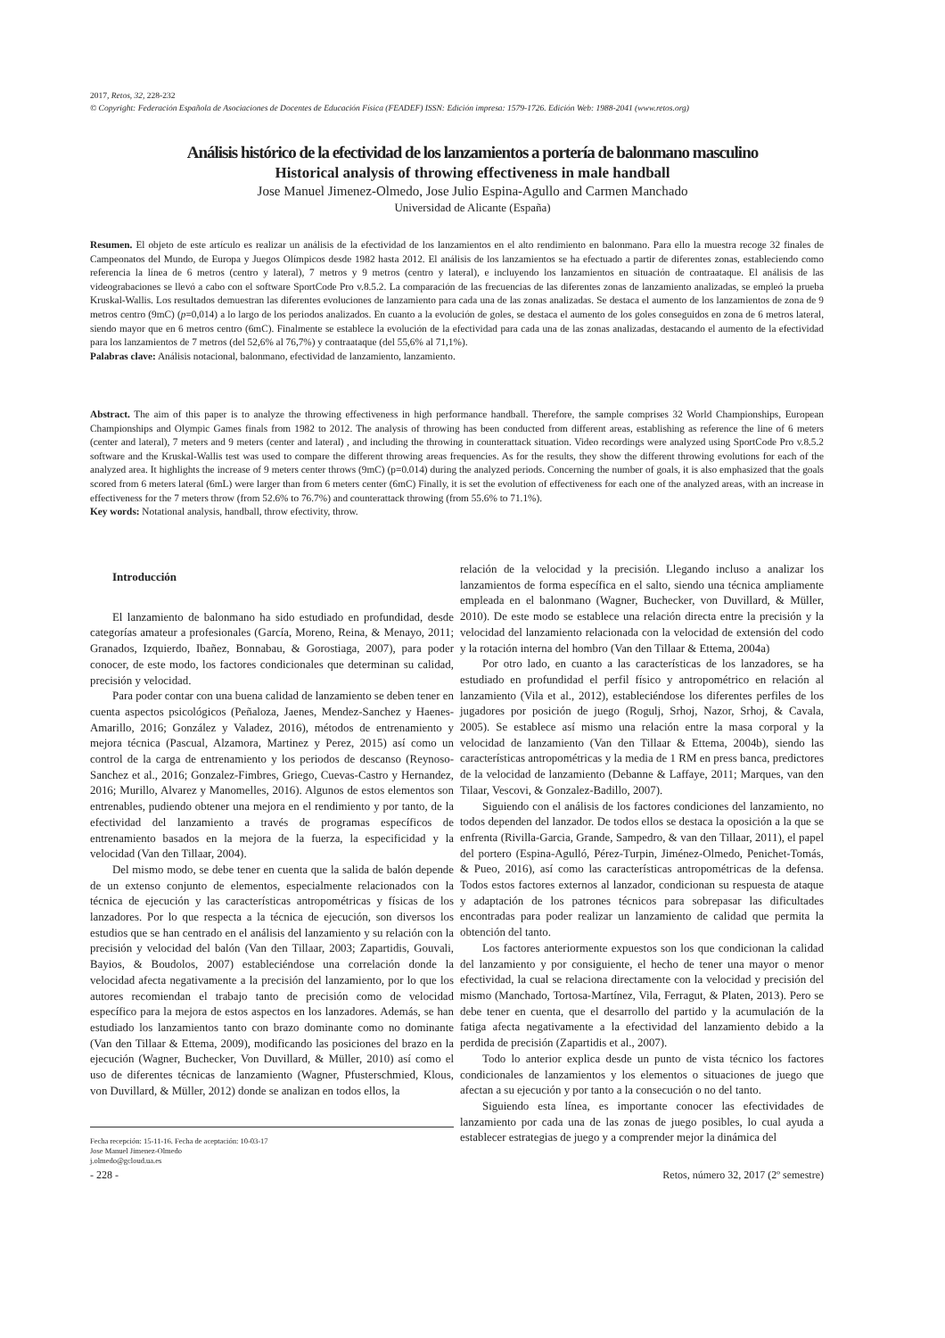2017, Retos, 32, 228-232
© Copyright: Federación Española de Asociaciones de Docentes de Educación Física (FEADEF) ISSN: Edición impresa: 1579-1726. Edición Web: 1988-2041 (www.retos.org)
Análisis histórico de la efectividad de los lanzamientos a portería de balonmano masculino
Historical analysis of throwing effectiveness in male handball
Jose Manuel Jimenez-Olmedo, Jose Julio Espina-Agullo and Carmen Manchado
Universidad de Alicante (España)
Resumen. El objeto de este artículo es realizar un análisis de la efectividad de los lanzamientos en el alto rendimiento en balonmano. Para ello la muestra recoge 32 finales de Campeonatos del Mundo, de Europa y Juegos Olímpicos desde 1982 hasta 2012. El análisis de los lanzamientos se ha efectuado a partir de diferentes zonas, estableciendo como referencia la línea de 6 metros (centro y lateral), 7 metros y 9 metros (centro y lateral), e incluyendo los lanzamientos en situación de contraataque. El análisis de las videograbaciones se llevó a cabo con el software SportCode Pro v.8.5.2. La comparación de las frecuencias de las diferentes zonas de lanzamiento analizadas, se empleó la prueba Kruskal-Wallis. Los resultados demuestran las diferentes evoluciones de lanzamiento para cada una de las zonas analizadas. Se destaca el aumento de los lanzamientos de zona de 9 metros centro (9mC) (p=0,014) a lo largo de los periodos analizados. En cuanto a la evolución de goles, se destaca el aumento de los goles conseguidos en zona de 6 metros lateral, siendo mayor que en 6 metros centro (6mC). Finalmente se establece la evolución de la efectividad para cada una de las zonas analizadas, destacando el aumento de la efectividad para los lanzamientos de 7 metros (del 52,6% al 76,7%) y contraataque (del 55,6% al 71,1%).
Palabras clave: Análisis notacional, balonmano, efectividad de lanzamiento, lanzamiento.
Abstract. The aim of this paper is to analyze the throwing effectiveness in high performance handball. Therefore, the sample comprises 32 World Championships, European Championships and Olympic Games finals from 1982 to 2012. The analysis of throwing has been conducted from different areas, establishing as reference the line of 6 meters (center and lateral), 7 meters and 9 meters (center and lateral) , and including the throwing in counterattack situation. Video recordings were analyzed using SportCode Pro v.8.5.2 software and the Kruskal-Wallis test was used to compare the different throwing areas frequencies. As for the results, they show the different throwing evolutions for each of the analyzed area. It highlights the increase of 9 meters center throws (9mC) (p=0.014) during the analyzed periods. Concerning the number of goals, it is also emphasized that the goals scored from 6 meters lateral (6mL) were larger than from 6 meters center (6mC) Finally, it is set the evolution of effectiveness for each one of the analyzed areas, with an increase in effectiveness for the 7 meters throw (from 52.6% to 76.7%) and counterattack throwing (from 55.6% to 71.1%).
Key words: Notational analysis, handball, throw efectivity, throw.
Introducción
El lanzamiento de balonmano ha sido estudiado en profundidad, desde categorías amateur a profesionales (García, Moreno, Reina, & Menayo, 2011; Granados, Izquierdo, Ibañez, Bonnabau, & Gorostiaga, 2007), para poder conocer, de este modo, los factores condicionales que determinan su calidad, precisión y velocidad.
Para poder contar con una buena calidad de lanzamiento se deben tener en cuenta aspectos psicológicos (Peñaloza, Jaenes, Mendez-Sanchez y Haenes-Amarillo, 2016; González y Valadez, 2016), métodos de entrenamiento y mejora técnica (Pascual, Alzamora, Martinez y Perez, 2015) así como un control de la carga de entrenamiento y los periodos de descanso (Reynoso-Sanchez et al., 2016; Gonzalez-Fimbres, Griego, Cuevas-Castro y Hernandez, 2016; Murillo, Alvarez y Manomelles, 2016). Algunos de estos elementos son entrenables, pudiendo obtener una mejora en el rendimiento y por tanto, de la efectividad del lanzamiento a través de programas específicos de entrenamiento basados en la mejora de la fuerza, la especificidad y la velocidad (Van den Tillaar, 2004).
Del mismo modo, se debe tener en cuenta que la salida de balón depende de un extenso conjunto de elementos, especialmente relacionados con la técnica de ejecución y las características antropométricas y físicas de los lanzadores. Por lo que respecta a la técnica de ejecución, son diversos los estudios que se han centrado en el análisis del lanzamiento y su relación con la precisión y velocidad del balón (Van den Tillaar, 2003; Zapartidis, Gouvali, Bayios, & Boudolos, 2007) estableciéndose una correlación donde la velocidad afecta negativamente a la precisión del lanzamiento, por lo que los autores recomiendan el trabajo tanto de precisión como de velocidad específico para la mejora de estos aspectos en los lanzadores. Además, se han estudiado los lanzamientos tanto con brazo dominante como no dominante (Van den Tillaar & Ettema, 2009), modificando las posiciones del brazo en la ejecución (Wagner, Buchecker, Von Duvillard, & Müller, 2010) así como el uso de diferentes técnicas de lanzamiento (Wagner, Pfusterschmied, Klous, von Duvillard, & Müller, 2012) donde se analizan en todos ellos, la
Fecha recepción: 15-11-16. Fecha de aceptación: 10-03-17
Jose Manuel Jimenez-Olmedo
j.olmedo@gcloud.ua.es
relación de la velocidad y la precisión. Llegando incluso a analizar los lanzamientos de forma específica en el salto, siendo una técnica ampliamente empleada en el balonmano (Wagner, Buchecker, von Duvillard, & Müller, 2010). De este modo se establece una relación directa entre la precisión y la velocidad del lanzamiento relacionada con la velocidad de extensión del codo y la rotación interna del hombro (Van den Tillaar & Ettema, 2004a)
Por otro lado, en cuanto a las características de los lanzadores, se ha estudiado en profundidad el perfil físico y antropométrico en relación al lanzamiento (Vila et al., 2012), estableciéndose los diferentes perfiles de los jugadores por posición de juego (Rogulj, Srhoj, Nazor, Srhoj, & Cavala, 2005). Se establece así mismo una relación entre la masa corporal y la velocidad de lanzamiento (Van den Tillaar & Ettema, 2004b), siendo las características antropométricas y la media de 1 RM en press banca, predictores de la velocidad de lanzamiento (Debanne & Laffaye, 2011; Marques, van den Tilaar, Vescovi, & Gonzalez-Badillo, 2007).
Siguiendo con el análisis de los factores condiciones del lanzamiento, no todos dependen del lanzador. De todos ellos se destaca la oposición a la que se enfrenta (Rivilla-Garcia, Grande, Sampedro, & van den Tillaar, 2011), el papel del portero (Espina-Agulló, Pérez-Turpin, Jiménez-Olmedo, Penichet-Tomás, & Pueo, 2016), así como las características antropométricas de la defensa. Todos estos factores externos al lanzador, condicionan su respuesta de ataque y adaptación de los patrones técnicos para sobrepasar las dificultades encontradas para poder realizar un lanzamiento de calidad que permita la obtención del tanto.
Los factores anteriormente expuestos son los que condicionan la calidad del lanzamiento y por consiguiente, el hecho de tener una mayor o menor efectividad, la cual se relaciona directamente con la velocidad y precisión del mismo (Manchado, Tortosa-Martínez, Vila, Ferragut, & Platen, 2013). Pero se debe tener en cuenta, que el desarrollo del partido y la acumulación de la fatiga afecta negativamente a la efectividad del lanzamiento debido a la perdida de precisión (Zapartidis et al., 2007).
Todo lo anterior explica desde un punto de vista técnico los factores condicionales de lanzamientos y los elementos o situaciones de juego que afectan a su ejecución y por tanto a la consecución o no del tanto.
Siguiendo esta línea, es importante conocer las efectividades de lanzamiento por cada una de las zonas de juego posibles, lo cual ayuda a establecer estrategias de juego y a comprender mejor la dinámica del
- 228 - Retos, número 32, 2017 (2º semestre)